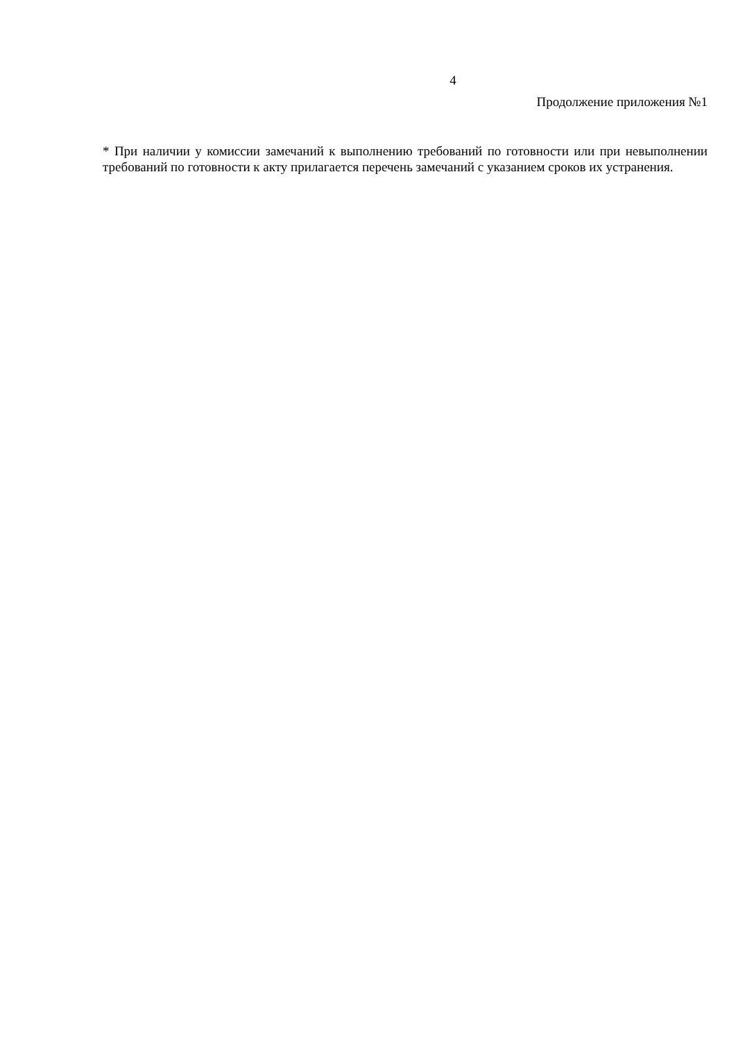4
Продолжение приложения №1
* При наличии у комиссии замечаний к выполнению требований по готовности или при невыполнении требований по готовности к акту прилагается перечень замечаний с указанием сроков их устранения.